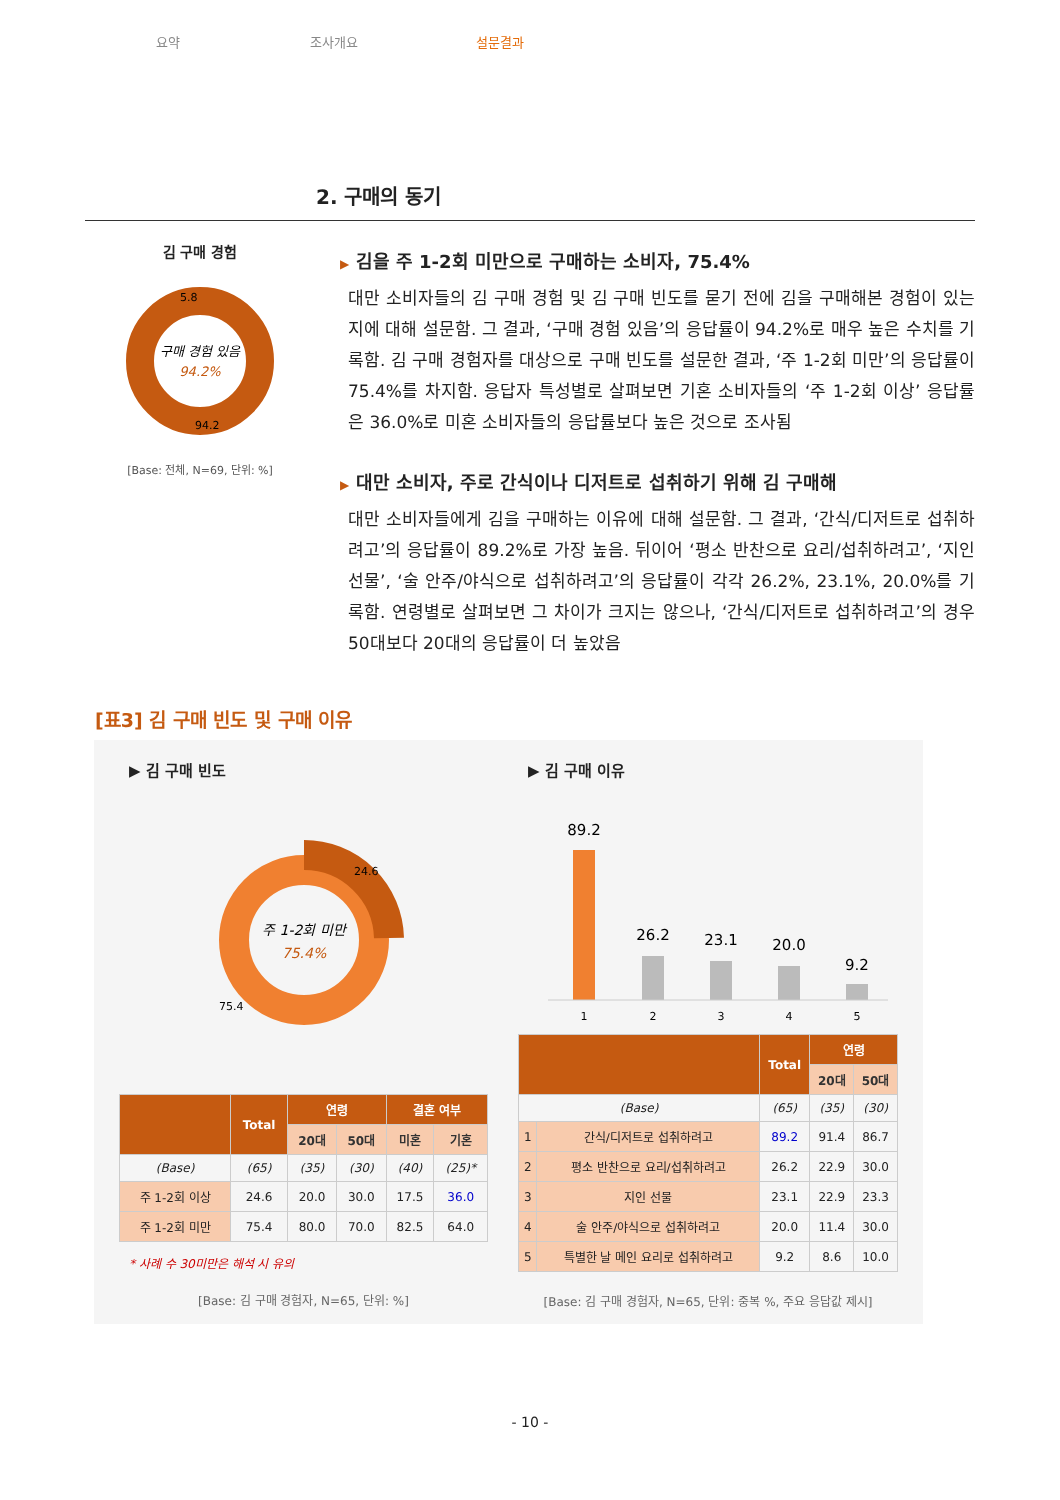요약 조사개요 설문결과
2. 구매의 동기
김 구매 경험
구매 경험 있음
94.2%
5.8
94.2
[Base: 전체, N=69, 단위: %]
▶ 김을 주 1-2회 미만으로 구매하는 소비자, 75.4%
대만 소비자들의 김 구매 경험 및 김 구매 빈도를 묻기 전에 김을 구매해본 경험이 있는지에 대해 설문함. 그 결과, ‘구매 경험 있음’의 응답률이 94.2%로 매우 높은 수치를 기록함. 김 구매 경험자를 대상으로 구매 빈도를 설문한 결과, ‘주 1-2회 미만’의 응답률이 75.4%를 차지함. 응답자 특성별로 살펴보면 기혼 소비자들의 ‘주 1-2회 이상’ 응답률은 36.0%로 미혼 소비자들의 응답률보다 높은 것으로 조사됨
▶ 대만 소비자, 주로 간식이나 디저트로 섭취하기 위해 김 구매해
대만 소비자들에게 김을 구매하는 이유에 대해 설문함. 그 결과, ‘간식/디저트로 섭취하려고’의 응답률이 89.2%로 가장 높음. 뒤이어 ‘평소 반찬으로 요리/섭취하려고’, ‘지인 선물’, ‘술 안주/야식으로 섭취하려고’의 응답률이 각각 26.2%, 23.1%, 20.0%를 기록함. 연령별로 살펴보면 그 차이가 크지는 않으나, ‘간식/디저트로 섭취하려고’의 경우 50대보다 20대의 응답률이 더 높았음
[표3] 김 구매 빈도 및 구매 이유
▶ 김 구매 빈도
주 1-2회 미만
75.4%
24.6
75.4
| | Total | 연령 | | 결혼 여부 | |
| --- | --- | --- | --- | --- | --- |
| | | 20대 | 50대 | 미혼 | 기혼 |
| (Base) | (65) | (35) | (30) | (40) | (25)* |
| 주 1-2회 이상 | 24.6 | 20.0 | 30.0 | 17.5 | 36.0 |
| 주 1-2회 미만 | 75.4 | 80.0 | 70.0 | 82.5 | 64.0 |
* 사례 수 30미만은 해석 시 유의
[Base: 김 구매 경험자, N=65, 단위: %]
▶ 김 구매 이유
89.2
26.2
23.1
20.0
9.2
1
2
3
4
5
| | | Total | 연령 | |
| --- | --- | --- | --- | --- |
| | | | 20대 | 50대 |
| (Base) | | (65) | (35) | (30) |
| 1 | 간식/디저트로 섭취하려고 | 89.2 | 91.4 | 86.7 |
| 2 | 평소 반찬으로 요리/섭취하려고 | 26.2 | 22.9 | 30.0 |
| 3 | 지인 선물 | 23.1 | 22.9 | 23.3 |
| 4 | 술 안주/야식으로 섭취하려고 | 20.0 | 11.4 | 30.0 |
| 5 | 특별한 날 메인 요리로 섭취하려고 | 9.2 | 8.6 | 10.0 |
[Base: 김 구매 경험자, N=65, 단위: 중복 %, 주요 응답값 제시]
- 10 -